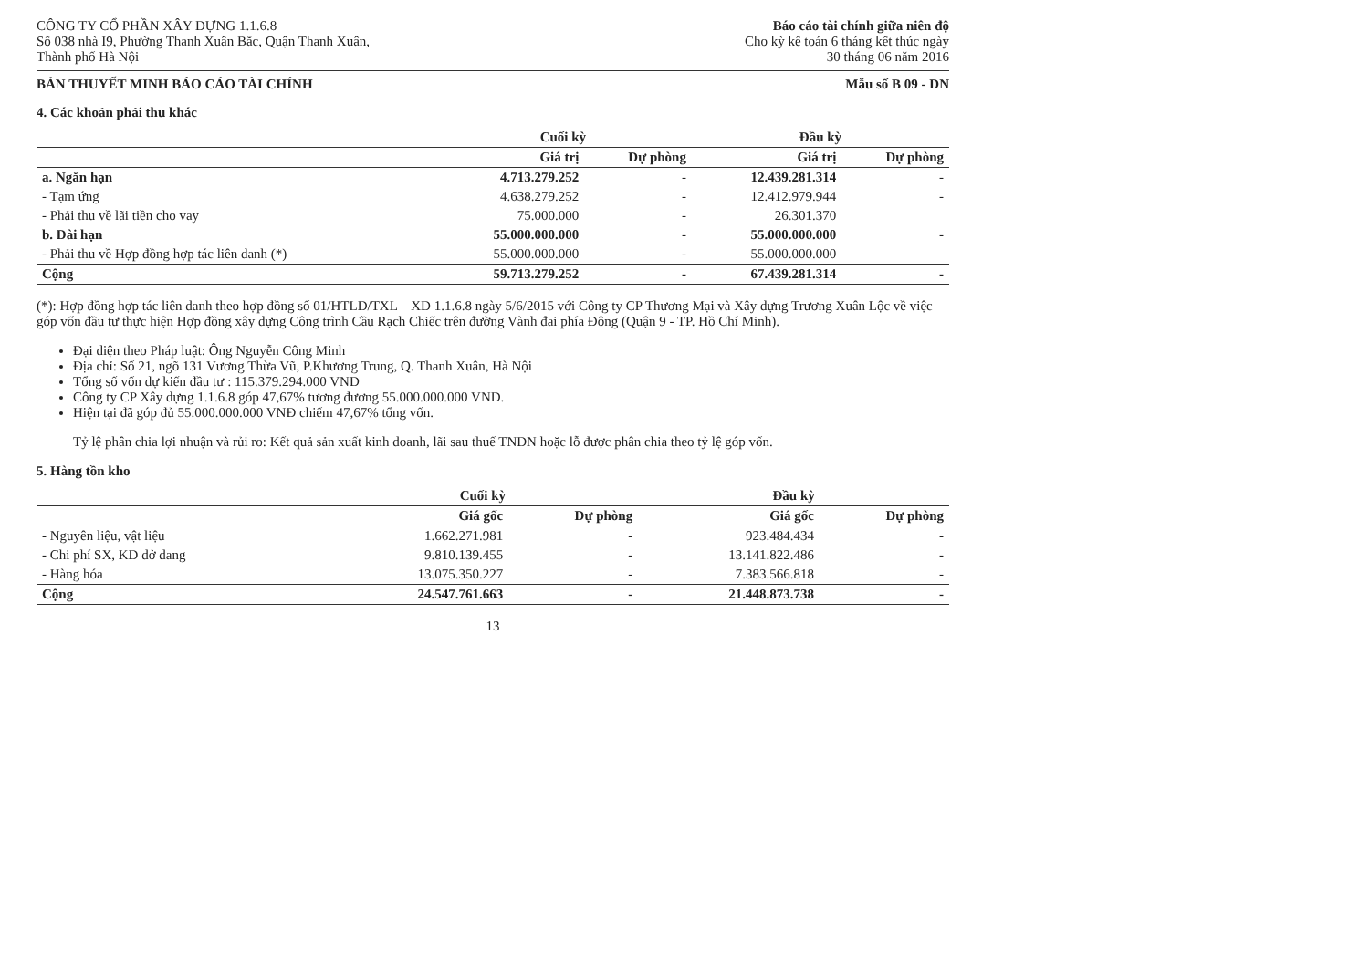CÔNG TY CỔ PHẦN XÂY DỰNG 1.1.6.8
Số 038 nhà I9, Phường Thanh Xuân Bắc, Quận Thanh Xuân,
Thành phố Hà Nội
Báo cáo tài chính giữa niên độ
Cho kỳ kế toán 6 tháng kết thúc ngày
30 tháng 06 năm 2016
BẢN THUYẾT MINH BÁO CÁO TÀI CHÍNH Mẫu số B 09 - DN
4. Các khoản phải thu khác
| | Cuối kỳ | | Đầu kỳ | |
| --- | --- | --- | --- | --- |
| | Giá trị | Dự phòng | Giá trị | Dự phòng |
| a. Ngắn hạn | 4.713.279.252 | - | 12.439.281.314 | - |
| - Tạm ứng | 4.638.279.252 | - | 12.412.979.944 | - |
| - Phải thu về lãi tiền cho vay | 75.000.000 | - | 26.301.370 | |
| b. Dài hạn | 55.000.000.000 | - | 55.000.000.000 | - |
| - Phải thu về Hợp đồng hợp tác liên danh (*) | 55.000.000.000 | - | 55.000.000.000 | |
| Cộng | 59.713.279.252 | - | 67.439.281.314 | - |
(*): Hợp đồng hợp tác liên danh theo hợp đồng số 01/HTLD/TXL – XD 1.1.6.8 ngày 5/6/2015 với Công ty CP Thương Mại và Xây dựng Trương Xuân Lộc về việc góp vốn đầu tư thực hiện Hợp đồng xây dựng Công trình Cầu Rạch Chiếc trên đường Vành đai phía Đông (Quận 9 - TP. Hồ Chí Minh).
Đại diện theo Pháp luật: Ông Nguyễn Công Minh
Địa chỉ: Số 21, ngõ 131 Vương Thừa Vũ, P.Khương Trung, Q. Thanh Xuân, Hà Nội
Tổng số vốn dự kiến đầu tư : 115.379.294.000 VND
Công ty CP Xây dựng 1.1.6.8 góp 47,67% tương đương 55.000.000.000 VND.
Hiện tại đã góp đủ 55.000.000.000 VNĐ chiếm 47,67% tổng vốn.
Tỷ lệ phân chia lợi nhuận và rủi ro: Kết quả sản xuất kinh doanh, lãi sau thuế TNDN hoặc lỗ được phân chia theo tỷ lệ góp vốn.
5. Hàng tồn kho
| | Cuối kỳ | | Đầu kỳ | |
| --- | --- | --- | --- | --- |
| | Giá gốc | Dự phòng | Giá gốc | Dự phòng |
| - Nguyên liệu, vật liệu | 1.662.271.981 | - | 923.484.434 | - |
| - Chi phí SX, KD dở dang | 9.810.139.455 | - | 13.141.822.486 | - |
| - Hàng hóa | 13.075.350.227 | - | 7.383.566.818 | - |
| Cộng | 24.547.761.663 | - | 21.448.873.738 | - |
13